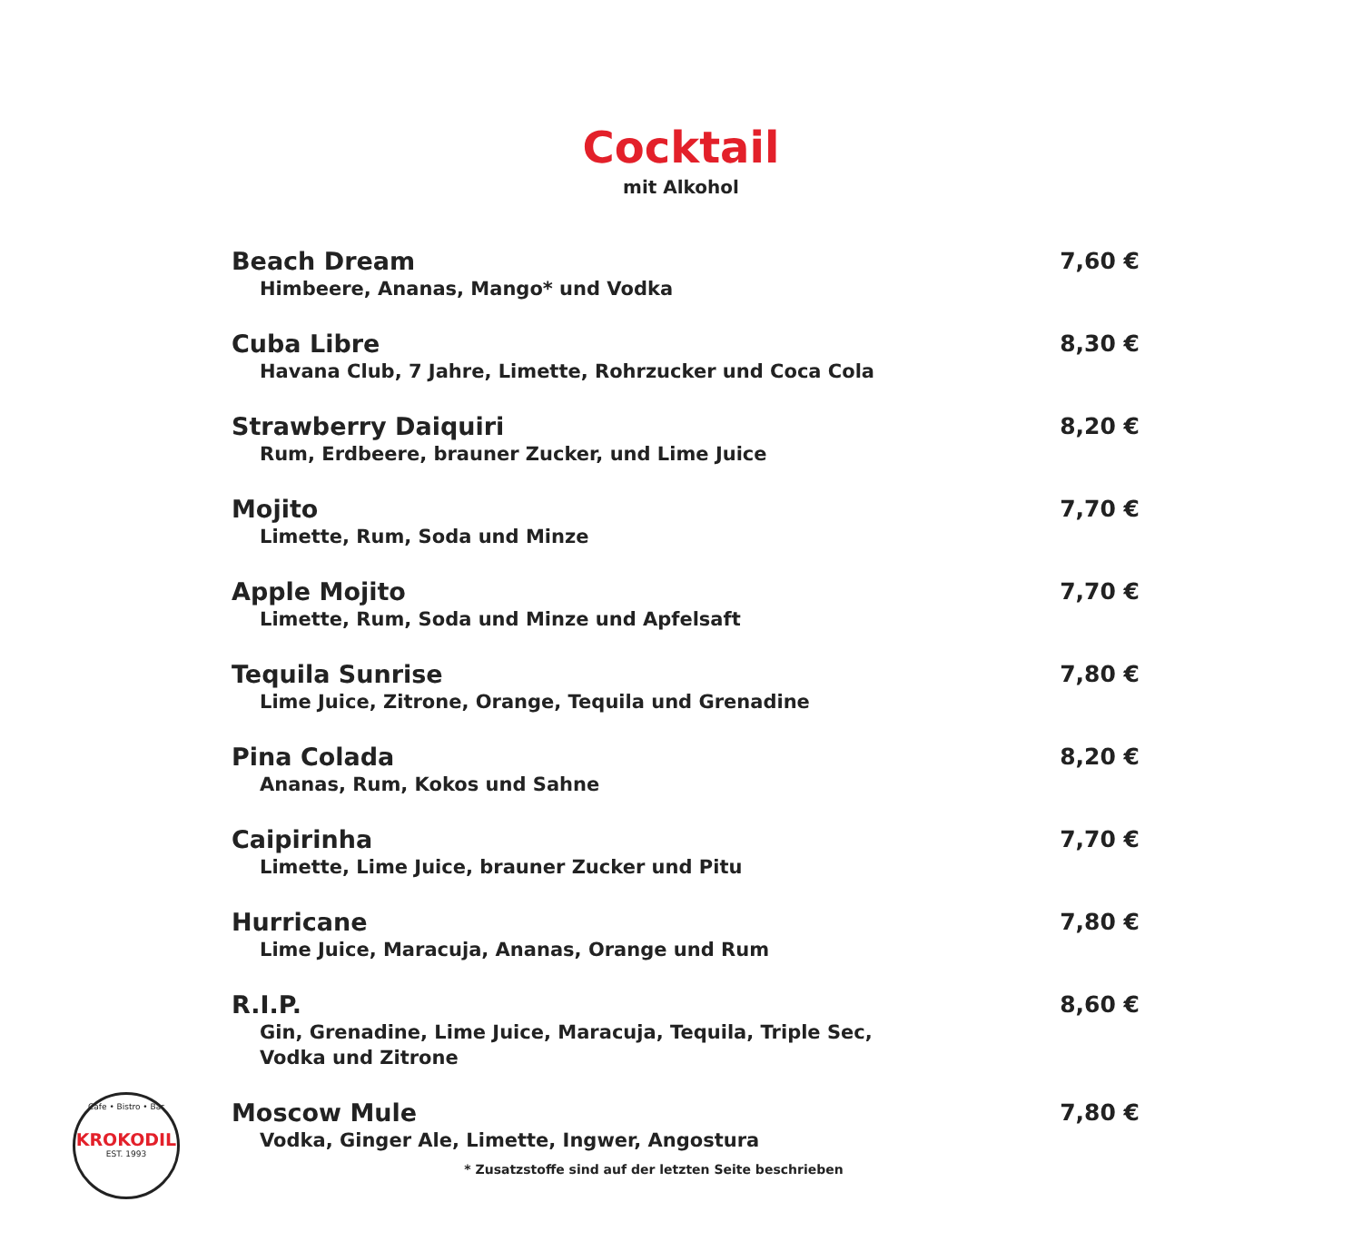Cocktail
mit Alkohol
Beach Dream
Himbeere, Ananas, Mango* und Vodka
7,60 €
Cuba Libre
Havana Club, 7 Jahre, Limette, Rohrzucker und Coca Cola
8,30 €
Strawberry Daiquiri
Rum, Erdbeere, brauner Zucker, und Lime Juice
8,20 €
Mojito
Limette, Rum, Soda und Minze
7,70 €
Apple Mojito
Limette, Rum, Soda und Minze und Apfelsaft
7,70 €
Tequila Sunrise
Lime Juice, Zitrone, Orange, Tequila und Grenadine
7,80 €
Pina Colada
Ananas, Rum, Kokos und Sahne
8,20 €
Caipirinha
Limette, Lime Juice, brauner Zucker und Pitu
7,70 €
Hurricane
Lime Juice, Maracuja, Ananas, Orange und Rum
7,80 €
R.I.P.
Gin, Grenadine, Lime Juice, Maracuja, Tequila, Triple Sec,
Vodka und Zitrone
8,60 €
Moscow Mule
Vodka, Ginger Ale, Limette, Ingwer, Angostura
7,80 €
Cafe • Bistro • Bar
KROKODIL
EST. 1993
* Zusatzstoffe sind auf der letzten Seite beschrieben